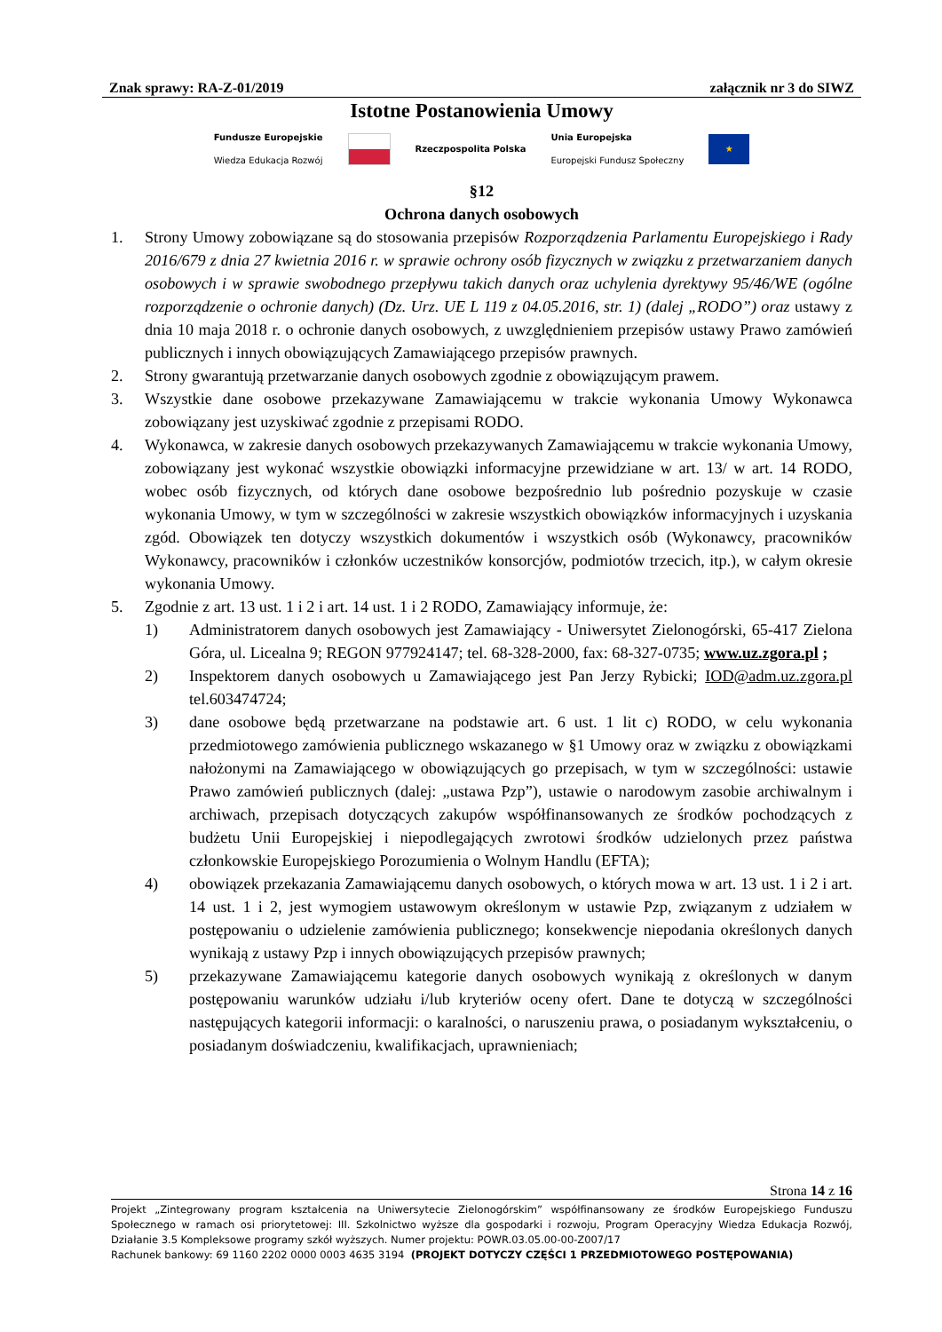Znak sprawy: RA-Z-01/2019 załącznik nr 3 do SIWZ
Istotne Postanowienia Umowy
Fundusze Europejskie
Wiedza Edukacja Rozwój Rzeczpospolita Polska Unia Europejska
Europejski Fundusz Społeczny ★
§12
Ochrona danych osobowych
1. Strony Umowy zobowiązane są do stosowania przepisów Rozporządzenia Parlamentu Europejskiego i Rady 2016/679 z dnia 27 kwietnia 2016 r. w sprawie ochrony osób fizycznych w związku z przetwarzaniem danych osobowych i w sprawie swobodnego przepływu takich danych oraz uchylenia dyrektywy 95/46/WE (ogólne rozporządzenie o ochronie danych) (Dz. Urz. UE L 119 z 04.05.2016, str. 1) (dalej „RODO”) oraz ustawy z dnia 10 maja 2018 r. o ochronie danych osobowych, z uwzględnieniem przepisów ustawy Prawo zamówień publicznych i innych obowiązujących Zamawiającego przepisów prawnych.
2. Strony gwarantują przetwarzanie danych osobowych zgodnie z obowiązującym prawem.
3. Wszystkie dane osobowe przekazywane Zamawiającemu w trakcie wykonania Umowy Wykonawca zobowiązany jest uzyskiwać zgodnie z przepisami RODO.
4. Wykonawca, w zakresie danych osobowych przekazywanych Zamawiającemu w trakcie wykonania Umowy, zobowiązany jest wykonać wszystkie obowiązki informacyjne przewidziane w art. 13/ w art. 14 RODO, wobec osób fizycznych, od których dane osobowe bezpośrednio lub pośrednio pozyskuje w czasie wykonania Umowy, w tym w szczególności w zakresie wszystkich obowiązków informacyjnych i uzyskania zgód. Obowiązek ten dotyczy wszystkich dokumentów i wszystkich osób (Wykonawcy, pracowników Wykonawcy, pracowników i członków uczestników konsorcjów, podmiotów trzecich, itp.), w całym okresie wykonania Umowy.
5. Zgodnie z art. 13 ust. 1 i 2 i art. 14 ust. 1 i 2 RODO, Zamawiający informuje, że:
1) Administratorem danych osobowych jest Zamawiający - Uniwersytet Zielonogórski, 65-417 Zielona Góra, ul. Licealna 9; REGON 977924147; tel. 68-328-2000, fax: 68-327-0735; www.uz.zgora.pl ;
2) Inspektorem danych osobowych u Zamawiającego jest Pan Jerzy Rybicki; IOD@adm.uz.zgora.pl tel.603474724;
3) dane osobowe będą przetwarzane na podstawie art. 6 ust. 1 lit c) RODO, w celu wykonania przedmiotowego zamówienia publicznego wskazanego w §1 Umowy oraz w związku z obowiązkami nałożonymi na Zamawiającego w obowiązujących go przepisach, w tym w szczególności: ustawie Prawo zamówień publicznych (dalej: „ustawa Pzp”), ustawie o narodowym zasobie archiwalnym i archiwach, przepisach dotyczących zakupów współfinansowanych ze środków pochodzących z budżetu Unii Europejskiej i niepodlegających zwrotowi środków udzielonych przez państwa członkowskie Europejskiego Porozumienia o Wolnym Handlu (EFTA);
4) obowiązek przekazania Zamawiającemu danych osobowych, o których mowa w art. 13 ust. 1 i 2 i art. 14 ust. 1 i 2, jest wymogiem ustawowym określonym w ustawie Pzp, związanym z udziałem w postępowaniu o udzielenie zamówienia publicznego; konsekwencje niepodania określonych danych wynikają z ustawy Pzp i innych obowiązujących przepisów prawnych;
5) przekazywane Zamawiającemu kategorie danych osobowych wynikają z określonych w danym postępowaniu warunków udziału i/lub kryteriów oceny ofert. Dane te dotyczą w szczególności następujących kategorii informacji: o karalności, o naruszeniu prawa, o posiadanym wykształceniu, o posiadanym doświadczeniu, kwalifikacjach, uprawnieniach;
Strona 14 z 16
Projekt „Zintegrowany program kształcenia na Uniwersytecie Zielonogórskim” współfinansowany ze środków Europejskiego Funduszu Społecznego w ramach osi priorytetowej: III. Szkolnictwo wyższe dla gospodarki i rozwoju, Program Operacyjny Wiedza Edukacja Rozwój, Działanie 3.5 Kompleksowe programy szkół wyższych. Numer projektu: POWR.03.05.00-00-Z007/17
Rachunek bankowy: 69 1160 2202 0000 0003 4635 3194 (PROJEKT DOTYCZY CZĘŚCI 1 PRZEDMIOTOWEGO POSTĘPOWANIA)